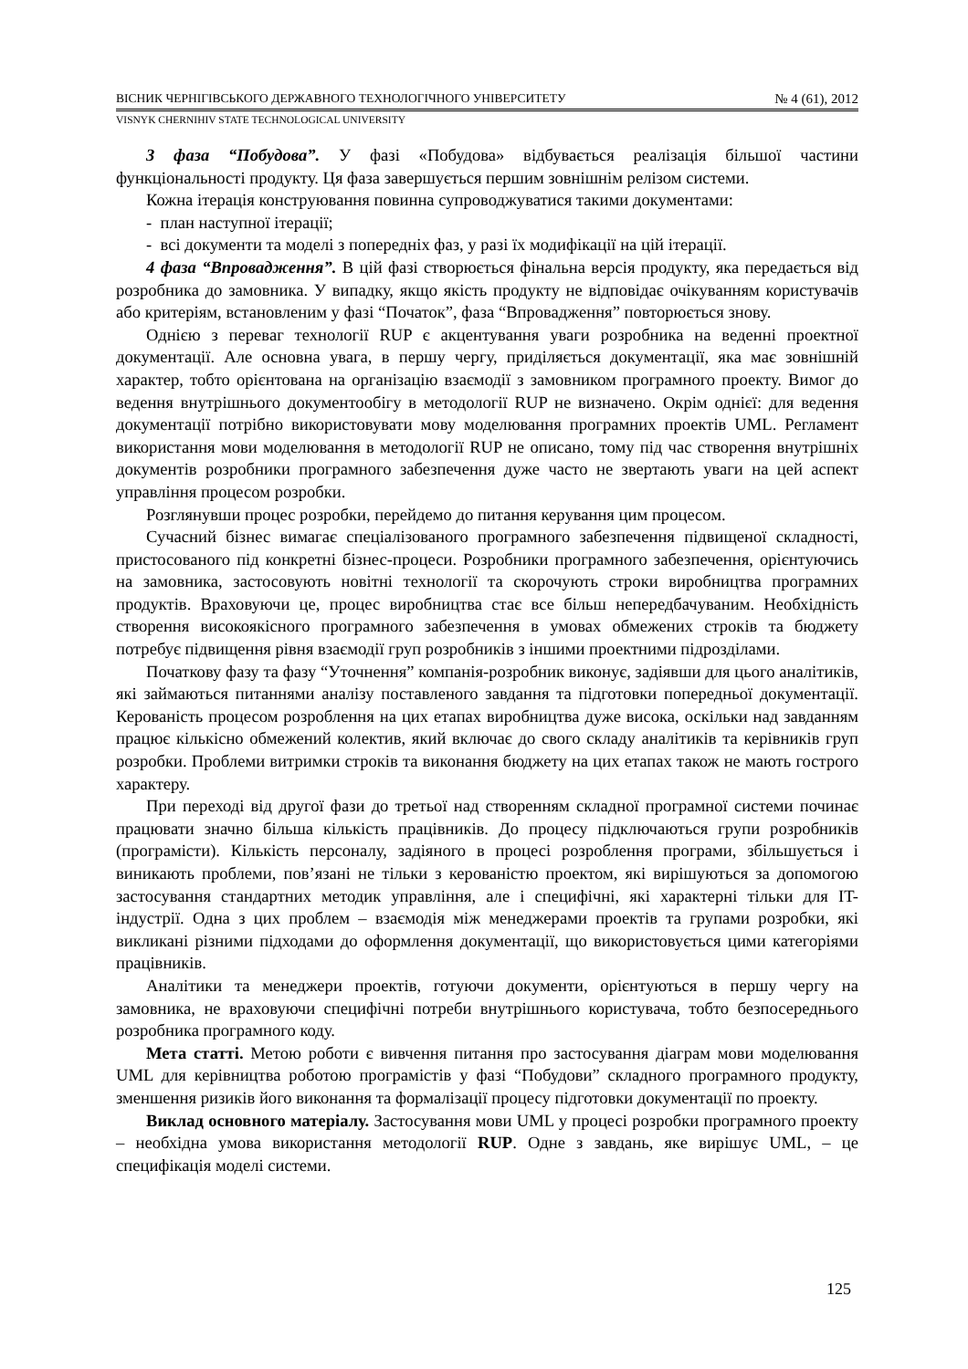ВІСНИК ЧЕРНІГІВСЬКОГО ДЕРЖАВНОГО ТЕХНОЛОГІЧНОГО УНІВЕРСИТЕТУ № 4 (61), 2012
VISNYK CHERNIHIV STATE TECHNOLOGICAL UNIVERSITY
3 фаза “Побудова”. У фазі «Побудова» відбувається реалізація більшої частини функціональності продукту. Ця фаза завершується першим зовнішнім релізом системи.
Кожна ітерація конструювання повинна супроводжуватися такими документами:
- план наступної ітерації;
- всі документи та моделі з попередніх фаз, у разі їх модифікації на цій ітерації.
4 фаза “Впровадження”. В цій фазі створюється фінальна версія продукту, яка передається від розробника до замовника. У випадку, якщо якість продукту не відповідає очікуванням користувачів або критеріям, встановленим у фазі “Початок”, фаза “Впровадження” повторюється знову.
Однією з переваг технології RUP є акцентування уваги розробника на веденні проектної документації. Але основна увага, в першу чергу, приділяється документації, яка має зовнішній характер, тобто орієнтована на організацію взаємодії з замовником програмного проекту. Вимог до ведення внутрішнього документообігу в методології RUP не визначено. Окрім однієї: для ведення документації потрібно використовувати мову моделювання програмних проектів UML. Регламент використання мови моделювання в методології RUP не описано, тому під час створення внутрішніх документів розробники програмного забезпечення дуже часто не звертають уваги на цей аспект управління процесом розробки.
Розглянувши процес розробки, перейдемо до питання керування цим процесом.
Сучасний бізнес вимагає спеціалізованого програмного забезпечення підвищеної складності, пристосованого під конкретні бізнес-процеси. Розробники програмного забезпечення, орієнтуючись на замовника, застосовують новітні технології та скорочують строки виробництва програмних продуктів. Враховуючи це, процес виробництва стає все більш непередбачуваним. Необхідність створення високоякісного програмного забезпечення в умовах обмежених строків та бюджету потребує підвищення рівня взаємодії груп розробників з іншими проектними підрозділами.
Початкову фазу та фазу “Уточнення” компанія-розробник виконує, задіявши для цього аналітиків, які займаються питаннями аналізу поставленого завдання та підготовки попередньої документації. Керованість процесом розроблення на цих етапах виробництва дуже висока, оскільки над завданням працює кількісно обмежений колектив, який включає до свого складу аналітиків та керівників груп розробки. Проблеми витримки строків та виконання бюджету на цих етапах також не мають гострого характеру.
При переході від другої фази до третьої над створенням складної програмної системи починає працювати значно більша кількість працівників. До процесу підключаються групи розробників (програмісти). Кількість персоналу, задіяного в процесі розроблення програми, збільшується і виникають проблеми, пов’язані не тільки з керованістю проектом, які вирішуються за допомогою застосування стандартних методик управління, але і специфічні, які характерні тільки для IT-індустрії. Одна з цих проблем – взаємодія між менеджерами проектів та групами розробки, які викликані різними підходами до оформлення документації, що використовується цими категоріями працівників.
Аналітики та менеджери проектів, готуючи документи, орієнтуються в першу чергу на замовника, не враховуючи специфічні потреби внутрішнього користувача, тобто безпосереднього розробника програмного коду.
Мета статті. Метою роботи є вивчення питання про застосування діаграм мови моделювання UML для керівництва роботою програмістів у фазі “Побудови” складного програмного продукту, зменшення ризиків його виконання та формалізації процесу підготовки документації по проекту.
Виклад основного матеріалу. Застосування мови UML у процесі розробки програмного проекту – необхідна умова використання методології RUP. Одне з завдань, яке вирішує UML, – це специфікація моделі системи.
125